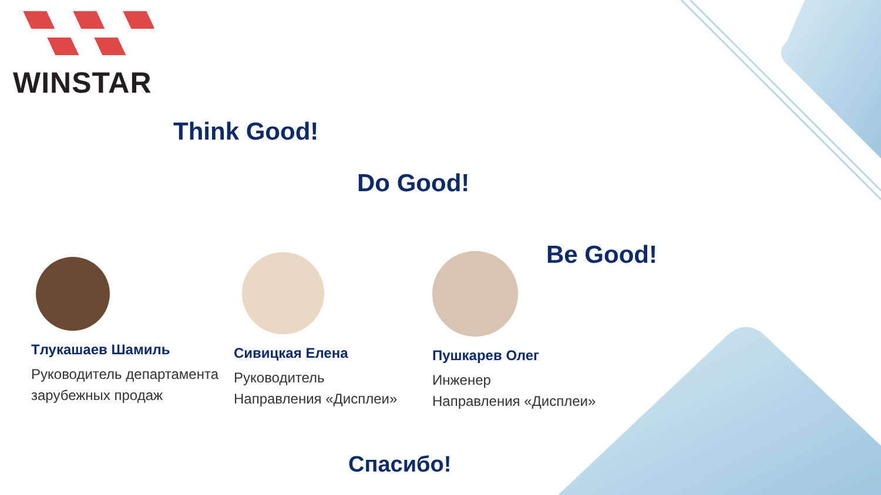WINSTAR
Think Good!
Do Good!
Be Good!
Tлукашаев Шамиль
Руководитель департамента зарубежных продаж
Сивицкая Елена
Руководитель
Направления «Дисплеи»
Пушкарев Олег
Инженер
Направления «Дисплеи»
Спасибо!